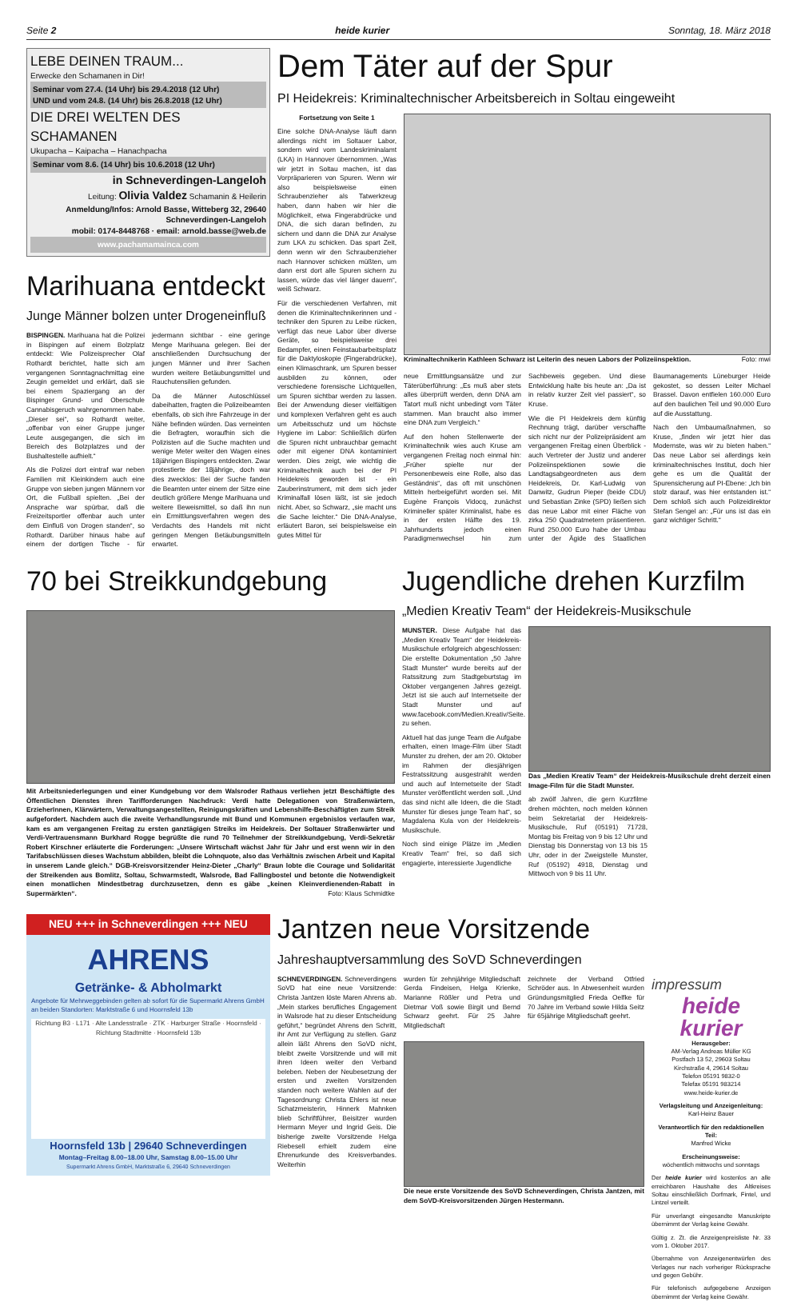Seite 2 heide kurier Sonntag, 18. März 2018
LEBE DEINEN TRAUM...
Erwecke den Schamanen in Dir!
Seminar vom 27.4. (14 Uhr) bis 29.4.2018 (12 Uhr)
UND und vom 24.8. (14 Uhr) bis 26.8.2018 (12 Uhr)
DIE DREI WELTEN DES SCHAMANEN
Ukupacha – Kaipacha – Hanachpacha
Seminar vom 8.6. (14 Uhr) bis 10.6.2018 (12 Uhr)
in Schneverdingen-Langeloh
Leitung: Olivia Valdez Schamanin & Heilerin
Anmeldung/Infos: Arnold Basse, Witteberg 32, 29640 Schneverdingen-Langeloh
mobil: 0174-8448768 · email: arnold.basse@web.de
www.pachamamainca.com
Marihuana entdeckt
Junge Männer bolzen unter Drogeneinfluß
BISPINGEN. Marihuana hat die Polizei in Bispingen auf einem Bolzplatz entdeckt: Wie Polizeisprecher Olaf Rothardt berichtet, hatte sich am vergangenen Sonntagnachmittag eine Zeugin gemeldet und erklärt, daß sie bei einem Spaziergang an der Bispinger Grund- und Oberschule Cannabisgeruch wahrgenommen habe. „Dieser sei“, so Rothardt weiter, „offenbar von einer Gruppe junger Leute ausgegangen, die sich im Bereich des Bolzplatzes und der Bushaltestelle aufhielt.“
Als die Polizei dort eintraf war neben Familien mit Kleinkindern auch eine Gruppe von sieben jungen Männern vor Ort, die Fußball spielten. „Bei der Ansprache war spürbar, daß die Freizeitsportler offenbar auch unter dem Einfluß von Drogen standen“, so Rothardt. Darüber hinaus habe auf einem der dortigen Tische - für jedermann sichtbar - eine geringe Menge Marihuana gelegen. Bei der anschließenden Durchsuchung der jungen Männer und ihrer Sachen wurden weitere Betäubungsmittel und Rauchutensilien gefunden.
Da die Männer Autoschlüssel dabeihatten, fragten die Polizeibeamten ebenfalls, ob sich ihre Fahrzeuge in der Nähe befinden würden. Das verneinten die Befragten, woraufhin sich die Polizisten auf die Suche machten und wenige Meter weiter den Wagen eines 18jährigen Bispingers entdeckten. Zwar protestierte der 18jährige, doch war dies zwecklos: Bei der Suche fanden die Beamten unter einem der Sitze eine deutlich größere Menge Marihuana und weitere Beweismittel, so daß ihn nun ein Ermittlungsverfahren wegen des Verdachts des Handels mit nicht geringen Mengen Betäubungsmitteln erwartet.
Dem Täter auf der Spur
PI Heidekreis: Kriminaltechnischer Arbeitsbereich in Soltau eingeweiht
Fortsetzung von Seite 1
Eine solche DNA-Analyse läuft dann allerdings nicht im Soltauer Labor, sondern wird vom Landeskriminalamt (LKA) in Hannover übernommen. „Was wir jetzt in Soltau machen, ist das Vorpräparieren von Spuren. Wenn wir also beispielsweise einen Schraubenzieher als Tatwerkzeug haben, dann haben wir hier die Möglichkeit, etwa Fingerabdrücke und DNA, die sich daran befinden, zu sichern und dann die DNA zur Analyse zum LKA zu schicken. Das spart Zeit, denn wenn wir den Schraubenzieher nach Hannover schicken müßten, um dann erst dort alle Spuren sichern zu lassen, würde das viel länger dauern“, weiß Schwarz.
Für die verschiedenen Verfahren, mit denen die Kriminaltechnikerinnen und -techniker den Spuren zu Leibe rücken, verfügt das neue Labor über diverse Geräte, so beispielsweise drei Bedampfer, einen Feinstaubarbeitsplatz für die Daktyloskopie (Fingerabdrücke), einen Klimaschrank, um Spuren besser ausbilden zu können, oder verschiedene forensische Lichtquellen, um Spuren sichtbar werden zu lassen. Bei der Anwendung dieser vielfältigen und komplexen Verfahren geht es auch um Arbeitsschutz und um höchste Hygiene im Labor: Schließlich dürfen die Spuren nicht unbrauchbar gemacht oder mit eigener DNA kontaminiert werden. Dies zeigt, wie wichtig die Kriminaltechnik auch bei der PI Heidekreis geworden ist - ein Zauberinstrument, mit dem sich jeder Kriminalfall lösen läßt, ist sie jedoch nicht. Aber, so Schwarz, „sie macht uns die Sache leichter.“ Die DNA-Analyse, erläutert Baron, sei beispielsweise ein gutes Mittel für
Kriminaltechnikerin Kathleen Schwarz ist Leiterin des neuen Labors der Polizeiinspektion. Foto: mwi
neue Ermittlungsansätze und zur Täterüberführung: „Es muß aber stets alles überprüft werden, denn DNA am Tatort muß nicht unbedingt vom Täter stammen. Man braucht also immer eine DNA zum Vergleich.“
Auf den hohen Stellenwerte der Kriminaltechnik wies auch Kruse am vergangenen Freitag noch einmal hin: „Früher spielte nur der Personenbeweis eine Rolle, also das Geständnis“, das oft mit unschönen Mitteln herbeigeführt worden sei. Mit Eugène François Vidocq, zunächst Krimineller später Kriminalist, habe es in der ersten Hälfte des 19. Jahrhunderts jedoch einen Paradigmenwechsel hin zum Sachbeweis gegeben. Und diese Entwicklung halte bis heute an: „Da ist in relativ kurzer Zeit viel passiert“, so Kruse.
Wie die PI Heidekreis dem künftig Rechnung trägt, darüber verschaffte sich nicht nur der Polizeipräsident am vergangenen Freitag einen Überblick - auch Vertreter der Justiz und anderer Polizeiinspektionen sowie die Landtagsabgeordneten aus dem Heidekreis, Dr. Karl-Ludwig von Danwitz, Gudrun Pieper (beide CDU) und Sebastian Zinke (SPD) ließen sich das neue Labor mit einer Fläche von zirka 250 Quadratmetern präsentieren. Rund 250.000 Euro habe der Umbau unter der Ägide des Staatlichen Baumanagements Lüneburger Heide gekostet, so dessen Leiter Michael Brassel. Davon entfielen 160.000 Euro auf den baulichen Teil und 90.000 Euro auf die Ausstattung.
Nach den Umbaumaßnahmen, so Kruse, „finden wir jetzt hier das Modernste, was wir zu bieten haben.“ Das neue Labor sei allerdings kein kriminaltechnisches Institut, doch hier gehe es um die Qualität der Spurensicherung auf PI-Ebene: „Ich bin stolz darauf, was hier entstanden ist.“ Dem schloß sich auch Polizeidirektor Stefan Sengel an: „Für uns ist das ein ganz wichtiger Schritt.“
70 bei Streikkundgebung
Mit Arbeitsniederlegungen und einer Kundgebung vor dem Walsroder Rathaus verliehen jetzt Beschäftigte des Öffentlichen Dienstes ihren Tarifforderungen Nachdruck: Verdi hatte Delegationen von Straßenwärtern, ErzieherInnen, Klärwärtern, Verwaltungsangestellten, Reinigungskräften und Lebenshilfe-Beschäftigten zum Streik aufgefordert. Nachdem auch die zweite Verhandlungsrunde mit Bund und Kommunen ergebnislos verlaufen war, kam es am vergangenen Freitag zu ersten ganztägigen Streiks im Heidekreis. Der Soltauer Straßenwärter und Verdi-Vertrauensmann Burkhard Rogge begrüßte die rund 70 Teilnehmer der Streikkundgebung, Verdi-Sekretär Robert Kirschner erläuterte die Forderungen: „Unsere Wirtschaft wächst Jahr für Jahr und erst wenn wir in den Tarifabschlüssen dieses Wachstum abbilden, bleibt die Lohnquote, also das Verhältnis zwischen Arbeit und Kapital in unserem Lande gleich.“ DGB-Kreisvorsitzender Heinz-Dieter „Charly“ Braun lobte die Courage und Solidarität der Streikenden aus Bomlitz, Soltau, Schwarmstedt, Walsrode, Bad Fallingbostel und betonte die Notwendigkeit einen monatlichen Mindestbetrag durchzusetzen, denn es gäbe „keinen Kleinverdienenden-Rabatt in Supermärkten“. Foto: Klaus Schmidtke
Jugendliche drehen Kurzfilm
„Medien Kreativ Team“ der Heidekreis-Musikschule
MUNSTER. Diese Aufgabe hat das „Medien Kreativ Team“ der Heidekreis-Musikschule erfolgreich abgeschlossen: Die erstellte Dokumentation „50 Jahre Stadt Munster“ wurde bereits auf der Ratssitzung zum Stadtgeburtstag im Oktober vergangenen Jahres gezeigt. Jetzt ist sie auch auf Internetseite der Stadt Munster und auf www.facebook.com/Medien.Kreativ/Seite. zu sehen.
Aktuell hat das junge Team die Aufgabe erhalten, einen Image-Film über Stadt Munster zu drehen, der am 20. Oktober im Rahmen der diesjährigen Festratssitzung ausgestrahlt werden und auch auf Internetseite der Stadt Munster veröffentlicht werden soll. „Und das sind nicht alle Ideen, die die Stadt Munster für dieses junge Team hat“, so Magdalena Kula von der Heidekreis-Musikschule.
Noch sind einige Plätze im „Medien Kreativ Team“ frei, so daß sich engagierte, interessierte Jugendliche
Das „Medien Kreativ Team“ der Heidekreis-Musikschule dreht derzeit einen Image-Film für die Stadt Munster.
ab zwölf Jahren, die gern Kurzfilme drehen möchten, noch melden können beim Sekretariat der Heidekreis-Musikschule, Ruf (05191) 71728, Montag bis Freitag von 9 bis 12 Uhr und Dienstag bis Donnerstag von 13 bis 15 Uhr, oder in der Zweigstelle Munster, Ruf (05192) 4918, Dienstag und Mittwoch von 9 bis 11 Uhr.
NEU +++ in Schneverdingen +++ NEU
AHRENS
Getränke- & Abholmarkt
Angebote für Mehrweggebinden gelten ab sofort für die Supermarkt Ahrens GmbH an beiden Standorten: Marktstraße 6 und Hoornsfeld 13b
Richtung B3 · L171 · Alte Landesstraße · ZTK · Harburger Straße · Hoornsfeld · Richtung Stadtmitte · Hoornsfeld 13b
Hoornsfeld 13b | 29640 Schneverdingen
Montag–Freitag 8.00–18.00 Uhr, Samstag 8.00–15.00 Uhr
Supermarkt Ahrens GmbH, Marktstraße 6, 29640 Schneverdingen
Jantzen neue Vorsitzende
Jahreshauptversammlung des SoVD Schneverdingen
SCHNEVERDINGEN. Schneverdingens SoVD hat eine neue Vorsitzende: Christa Jantzen löste Maren Ahrens ab. „Mein starkes berufliches Engagement in Walsrode hat zu dieser Entscheidung geführt,“ begründet Ahrens den Schritt, ihr Amt zur Verfügung zu stellen. Ganz allein läßt Ahrens den SoVD nicht, bleibt zweite Vorsitzende und will mit ihren Ideen weiter den Verband beleben. Neben der Neubesetzung der ersten und zweiten Vorsitzenden standen noch weitere Wahlen auf der Tagesordnung: Christa Ehlers ist neue Schatzmeisterin, Hinnerk Mahnken blieb Schriftführer, Beisitzer wurden Hermann Meyer und Ingrid Geis. Die bisherige zweite Vorsitzende Helga Riebesell erhielt zudem eine Ehrenurkunde des Kreisverbandes. Weiterhin
wurden für zehnjährige Mitgliedschaft Gerda Findeisen, Helga Krienke, Marianne Rößler und Petra und Dietmar Voß sowie Birgit und Bernd Schwarz geehrt. Für 25 Jahre Mitgliedschaft
zeichnete der Verband Otfried Schröder aus. In Abwesenheit wurden Gründungsmitglied Frieda Oelfke für 70 Jahre im Verband sowie Hilda Seitz für 65jährige Mitgliedschaft geehrt.
Die neue erste Vorsitzende des SoVD Schneverdingen, Christa Jantzen, mit dem SoVD-Kreisvorsitzenden Jürgen Hestermann.
impressum
heide
kurier
Herausgeber:
AM-Verlag Andreas Müller KG
Postfach 13 52, 29603 Soltau
Kirchstraße 4, 29614 Soltau
Telefon 05191 9832-0
Telefax 05191 983214
www.heide-kurier.de
Verlagsleitung und Anzeigenleitung:
Karl-Heinz Bauer
Verantwortlich für den redaktionellen Teil:
Manfred Wicke
Erscheinungsweise:
wöchentlich mittwochs und sonntags
Der heide kurier wird kostenlos an alle erreichbaren Haushalte des Altkreises Soltau einschließlich Dorfmark, Fintel, und Lintzel verteilt.
Für unverlangt eingesandte Manuskripte übernimmt der Verlag keine Gewähr.
Gültig z. Zt. die Anzeigenpreisliste Nr. 33 vom 1. Oktober 2017.
Übernahme von Anzeigenentwürfen des Verlages nur nach vorheriger Rücksprache und gegen Gebühr.
Für telefonisch aufgegebene Anzeigen übernimmt der Verlag keine Gewähr.